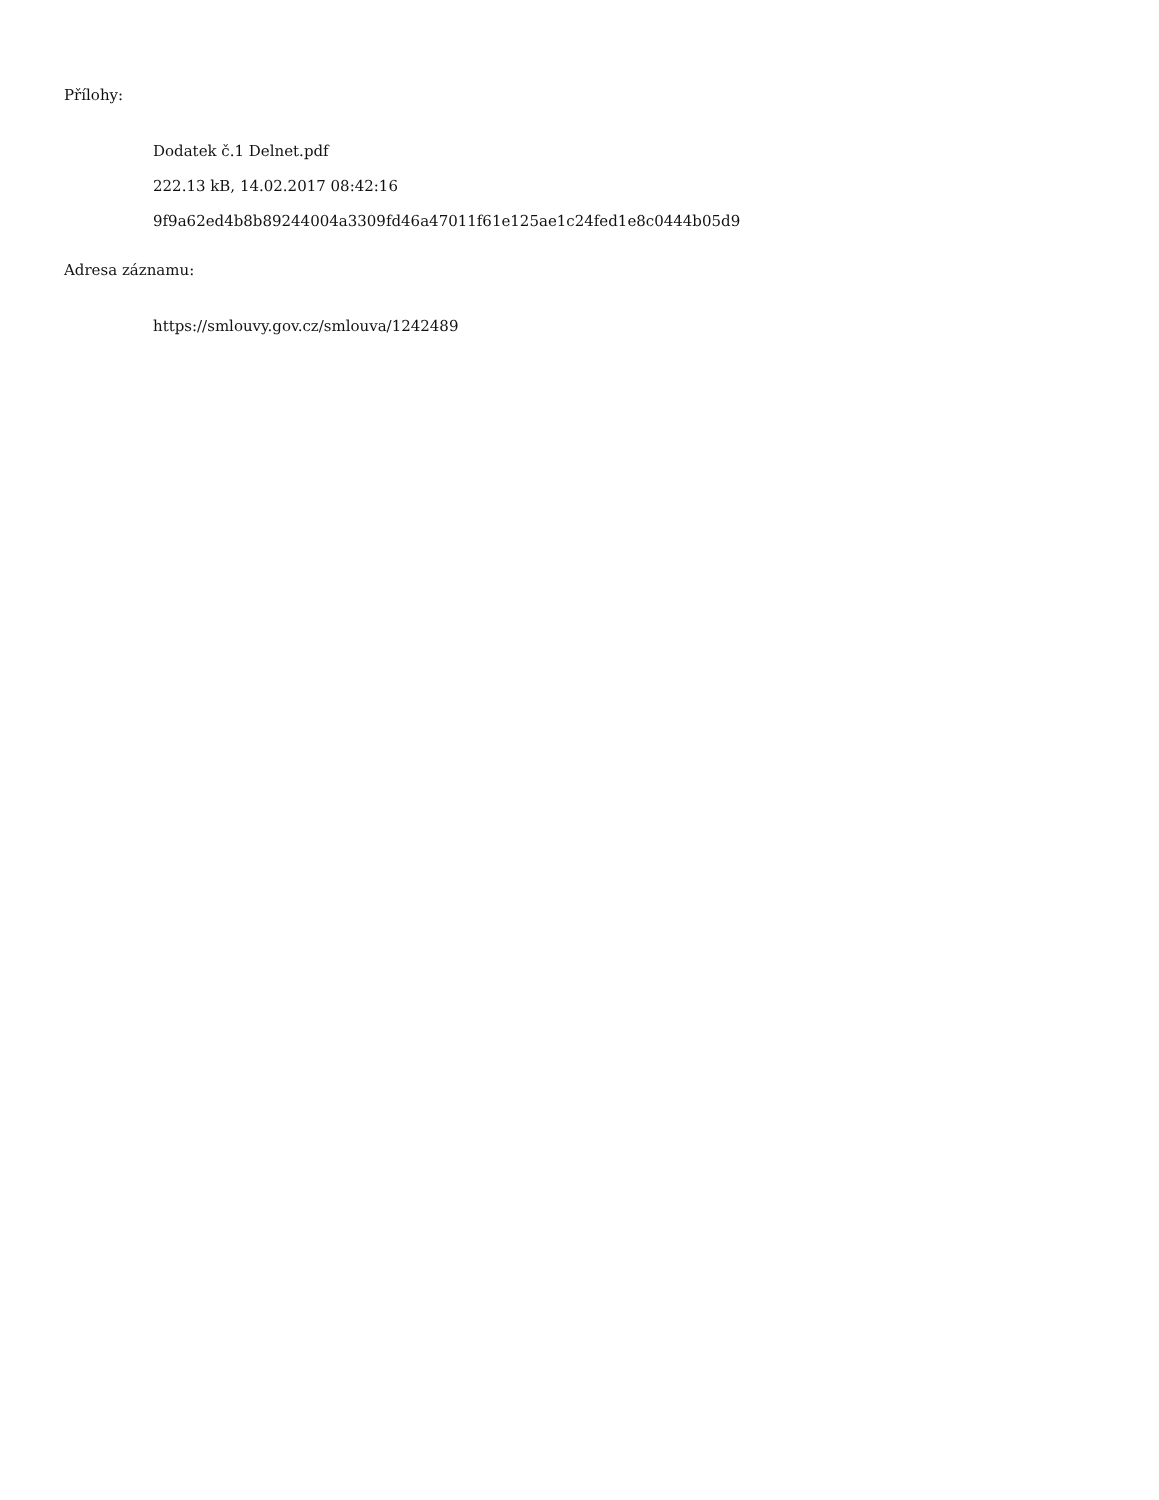Přílohy:
Dodatek č.1 Delnet.pdf
222.13 kB, 14.02.2017 08:42:16
9f9a62ed4b8b89244004a3309fd46a47011f61e125ae1c24fed1e8c0444b05d9
Adresa záznamu:
https://smlouvy.gov.cz/smlouva/1242489